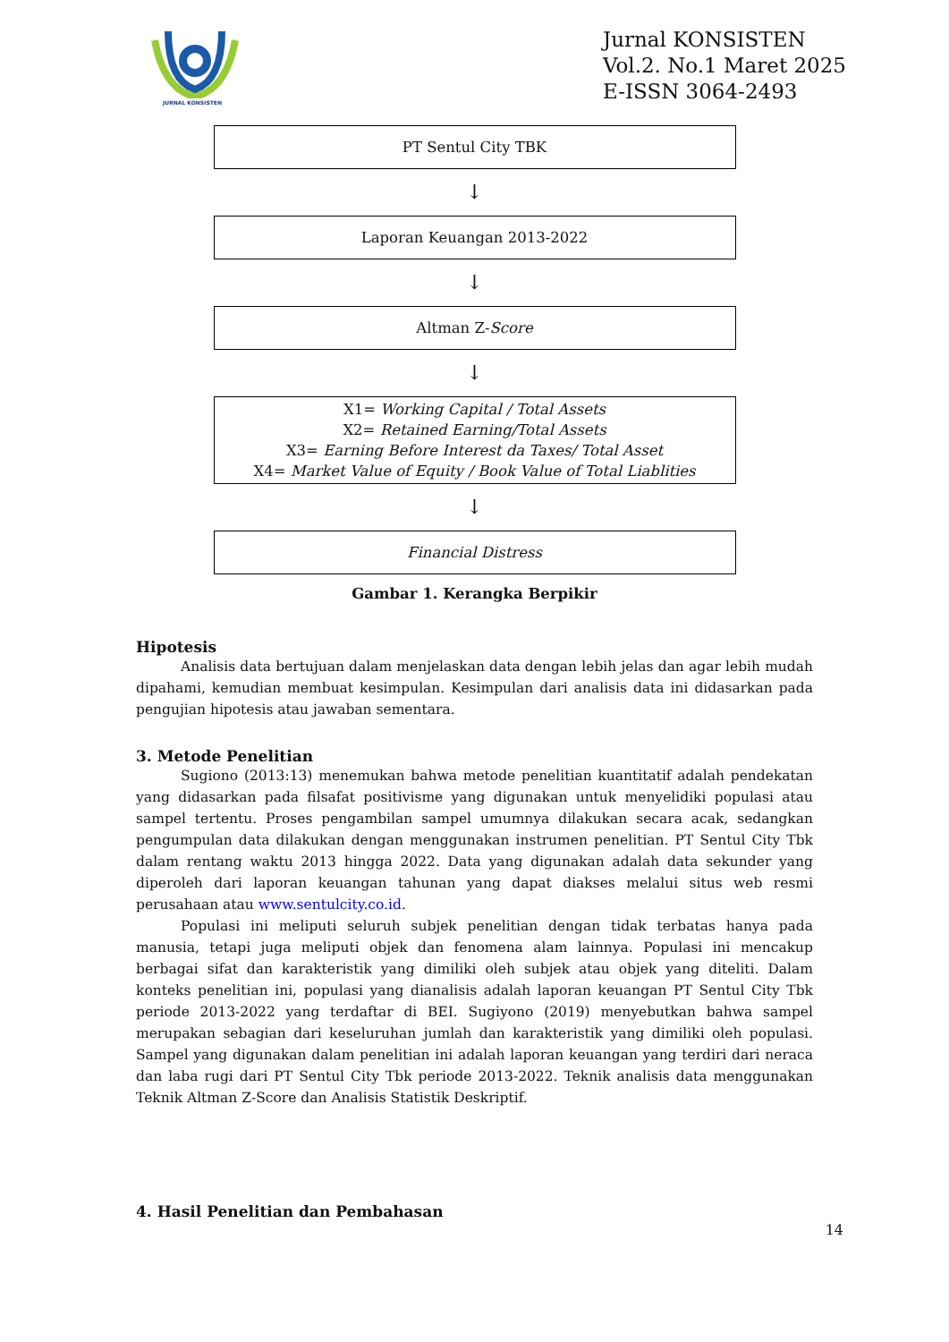JURNAL KONSISTEN
Jurnal KONSISTEN
Vol.2. No.1 Maret 2025
E-ISSN 3064-2493
PT Sentul City TBK
↓
Laporan Keuangan 2013-2022
↓
Altman Z-Score
↓
X1= Working Capital / Total Assets
X2= Retained Earning/Total Assets
X3= Earning Before Interest da Taxes/ Total Asset
X4= Market Value of Equity / Book Value of Total Liablities
↓
Financial Distress
Gambar 1. Kerangka Berpikir
Hipotesis
Analisis data bertujuan dalam menjelaskan data dengan lebih jelas dan agar lebih mudah dipahami, kemudian membuat kesimpulan. Kesimpulan dari analisis data ini didasarkan pada pengujian hipotesis atau jawaban sementara.
3. Metode Penelitian
Sugiono (2013:13) menemukan bahwa metode penelitian kuantitatif adalah pendekatan yang didasarkan pada filsafat positivisme yang digunakan untuk menyelidiki populasi atau sampel tertentu. Proses pengambilan sampel umumnya dilakukan secara acak, sedangkan pengumpulan data dilakukan dengan menggunakan instrumen penelitian. PT Sentul City Tbk dalam rentang waktu 2013 hingga 2022. Data yang digunakan adalah data sekunder yang diperoleh dari laporan keuangan tahunan yang dapat diakses melalui situs web resmi perusahaan atau www.sentulcity.co.id.
Populasi ini meliputi seluruh subjek penelitian dengan tidak terbatas hanya pada manusia, tetapi juga meliputi objek dan fenomena alam lainnya. Populasi ini mencakup berbagai sifat dan karakteristik yang dimiliki oleh subjek atau objek yang diteliti. Dalam konteks penelitian ini, populasi yang dianalisis adalah laporan keuangan PT Sentul City Tbk periode 2013-2022 yang terdaftar di BEI. Sugiyono (2019) menyebutkan bahwa sampel merupakan sebagian dari keseluruhan jumlah dan karakteristik yang dimiliki oleh populasi. Sampel yang digunakan dalam penelitian ini adalah laporan keuangan yang terdiri dari neraca dan laba rugi dari PT Sentul City Tbk periode 2013-2022. Teknik analisis data menggunakan Teknik Altman Z-Score dan Analisis Statistik Deskriptif.
4. Hasil Penelitian dan Pembahasan
14